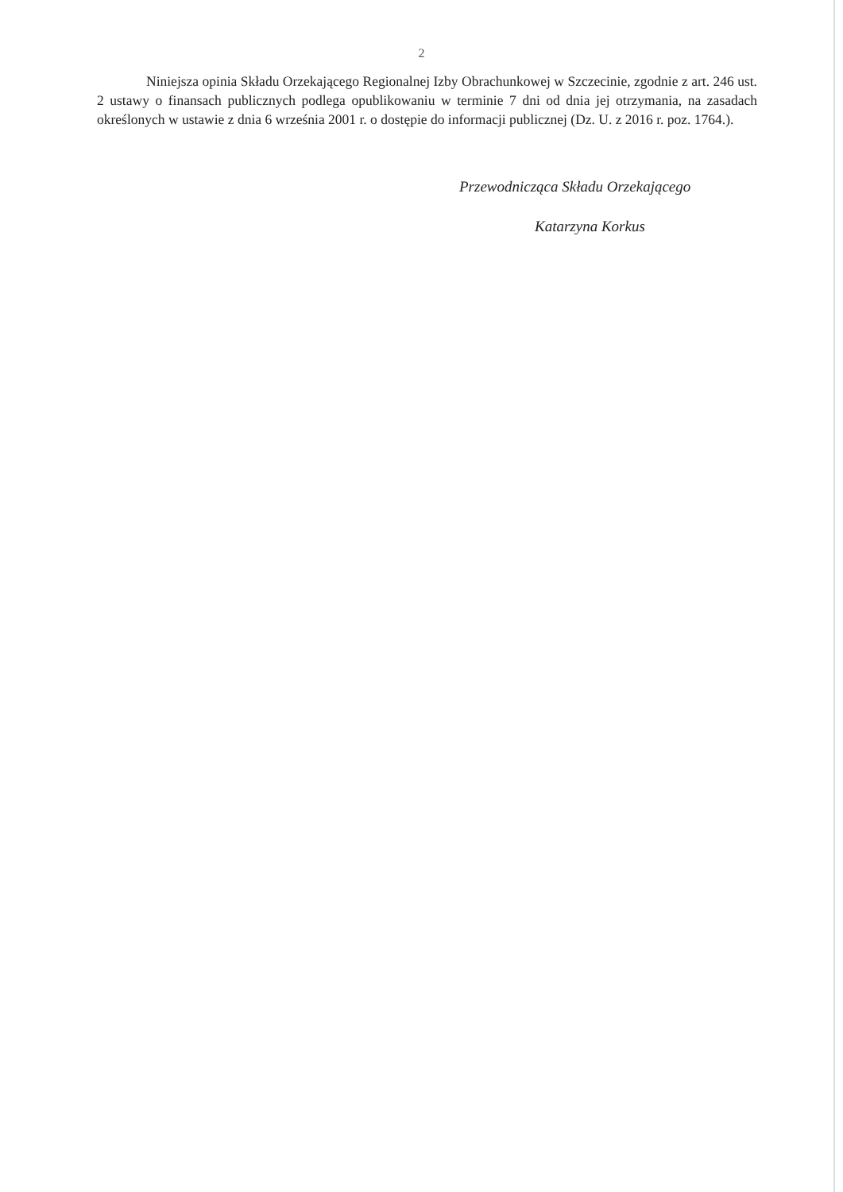2
Niniejsza opinia Składu Orzekającego Regionalnej Izby Obrachunkowej w Szczecinie, zgodnie z art. 246 ust. 2 ustawy o finansach publicznych podlega opublikowaniu w terminie 7 dni od dnia jej otrzymania, na zasadach określonych w ustawie z dnia 6 września 2001 r. o dostępie do informacji publicznej (Dz. U. z 2016 r. poz. 1764.).
Przewodnicząca Składu Orzekającego
Katarzyna Korkus